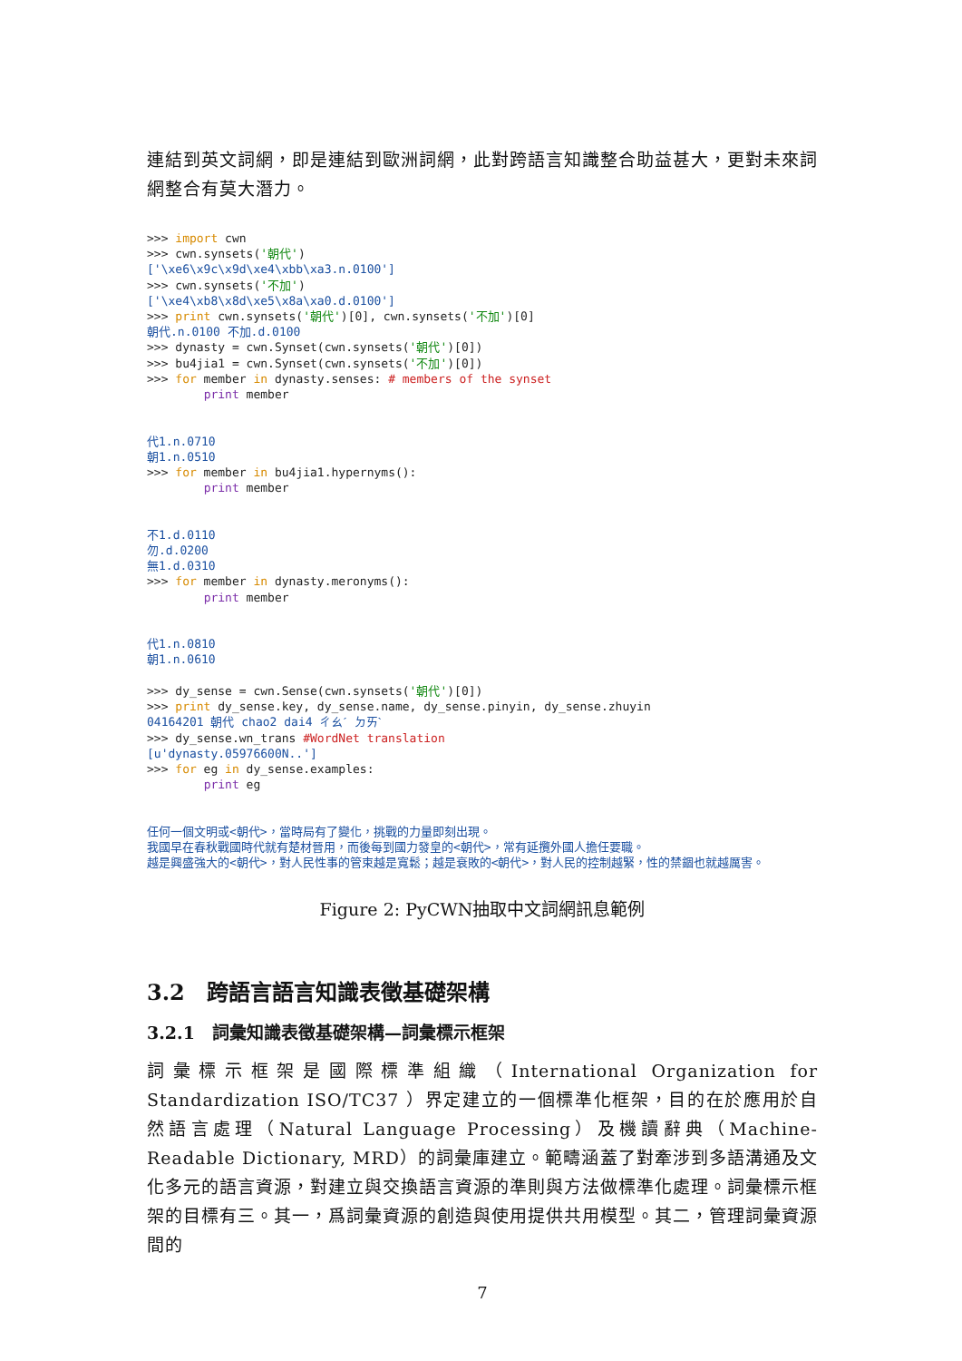連結到英文詞網，即是連結到歐洲詞網，此對跨語言知識整合助益甚大，更對未來詞網整合有莫大潛力。
>>> import cwn
>>> cwn.synsets('朝代')
['\xe6\x9c\x9d\xe4\xbb\xa3.n.0100']
>>> cwn.synsets('不加')
['\xe4\xb8\x8d\xe5\x8a\xa0.d.0100']
>>> print cwn.synsets('朝代')[0], cwn.synsets('不加')[0]
朝代.n.0100 不加.d.0100
>>> dynasty = cwn.Synset(cwn.synsets('朝代')[0])
>>> bu4jia1 = cwn.Synset(cwn.synsets('不加')[0])
>>> for member in dynasty.senses: # members of the synset
        print member


代1.n.0710
朝1.n.0510
>>> for member in bu4jia1.hypernyms():
        print member


不1.d.0110
勿.d.0200
無1.d.0310
>>> for member in dynasty.meronyms():
        print member


代1.n.0810
朝1.n.0610

>>> dy_sense = cwn.Sense(cwn.synsets('朝代')[0])
>>> print dy_sense.key, dy_sense.name, dy_sense.pinyin, dy_sense.zhuyin
04164201 朝代 chao2 dai4 ㄔㄠˊ ㄉㄞˋ
>>> dy_sense.wn_trans #WordNet translation
[u'dynasty.05976600N..']
>>> for eg in dy_sense.examples:
        print eg


任何一個文明或<朝代>，當時局有了變化，挑戰的力量即刻出現。
我國早在春秋戰國時代就有楚材晉用，而後每到國力發皇的<朝代>，常有延攬外國人擔任要職。
越是興盛強大的<朝代>，對人民性事的管束越是寬鬆；越是衰敗的<朝代>，對人民的控制越緊，性的禁錮也就越厲害。
Figure 2: PyCWN抽取中文詞網訊息範例
3.2　跨語言語言知識表徵基礎架構
3.2.1　詞彙知識表徵基礎架構—詞彙標示框架
詞彙標示框架是國際標準組織（International Organization for Standardization ISO/TC37 ）界定建立的一個標準化框架，目的在於應用於自然語言處理（Natural Language Processing）及機讀辭典（Machine-Readable Dictionary, MRD）的詞彙庫建立。範疇涵蓋了對牽涉到多語溝通及文化多元的語言資源，對建立與交換語言資源的準則與方法做標準化處理。詞彙標示框架的目標有三。其一，爲詞彙資源的創造與使用提供共用模型。其二，管理詞彙資源間的
7